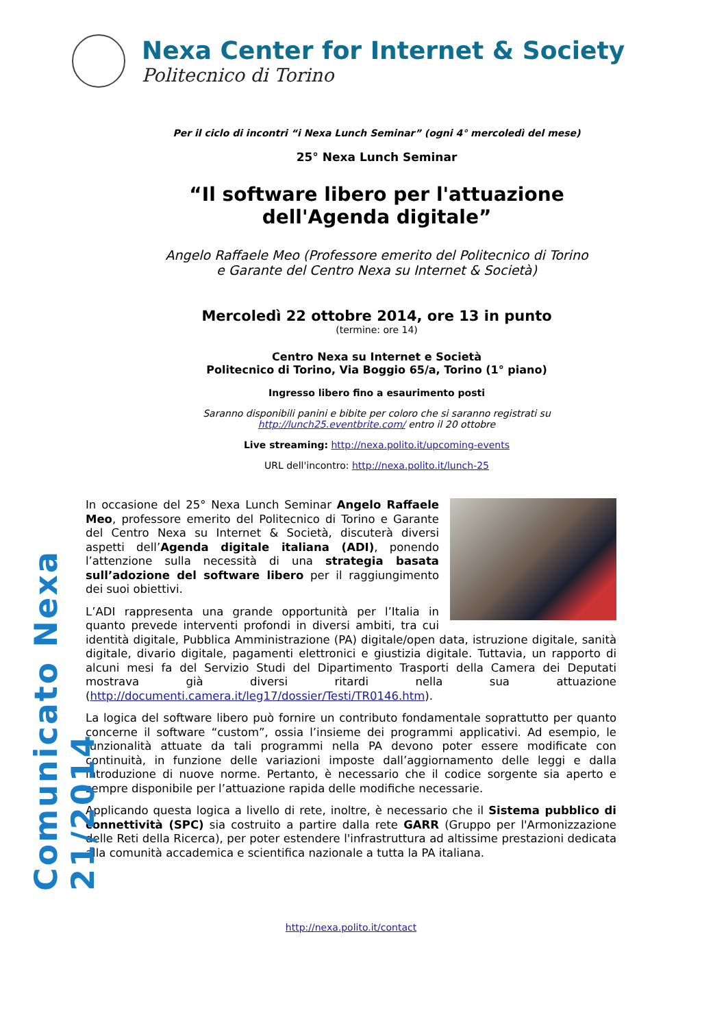Comunicato Nexa 21/2014
Nexa Center for Internet & Society
Politecnico di Torino
Per il ciclo di incontri “i Nexa Lunch Seminar” (ogni 4° mercoledì del mese)
25° Nexa Lunch Seminar
“Il software libero per l'attuazione
dell'Agenda digitale”
Angelo Raffaele Meo (Professore emerito del Politecnico di Torino
e Garante del Centro Nexa su Internet & Società)
Mercoledì 22 ottobre 2014, ore 13 in punto
(termine: ore 14)
Centro Nexa su Internet e Società
Politecnico di Torino, Via Boggio 65/a, Torino (1° piano)
Ingresso libero fino a esaurimento posti
Saranno disponibili panini e bibite per coloro che si saranno registrati su
http://lunch25.eventbrite.com/ entro il 20 ottobre
Live streaming: http://nexa.polito.it/upcoming-events
URL dell'incontro: http://nexa.polito.it/lunch-25
In occasione del 25° Nexa Lunch Seminar Angelo Raffaele Meo, professore emerito del Politecnico di Torino e Garante del Centro Nexa su Internet & Società, discuterà diversi aspetti dell’Agenda digitale italiana (ADI), ponendo l’attenzione sulla necessità di una strategia basata sull’adozione del software libero per il raggiungimento dei suoi obiettivi.
L’ADI rappresenta una grande opportunità per l’Italia in quanto prevede interventi profondi in diversi ambiti, tra cui identità digitale, Pubblica Amministrazione (PA) digitale/open data, istruzione digitale, sanità digitale, divario digitale, pagamenti elettronici e giustizia digitale. Tuttavia, un rapporto di alcuni mesi fa del Servizio Studi del Dipartimento Trasporti della Camera dei Deputati mostrava già diversi ritardi nella sua attuazione (http://documenti.camera.it/leg17/dossier/Testi/TR0146.htm).
La logica del software libero può fornire un contributo fondamentale soprattutto per quanto concerne il software “custom”, ossia l’insieme dei programmi applicativi. Ad esempio, le funzionalità attuate da tali programmi nella PA devono poter essere modificate con continuità, in funzione delle variazioni imposte dall’aggiornamento delle leggi e dalla introduzione di nuove norme. Pertanto, è necessario che il codice sorgente sia aperto e sempre disponibile per l’attuazione rapida delle modifiche necessarie.
Applicando questa logica a livello di rete, inoltre, è necessario che il Sistema pubblico di connettività (SPC) sia costruito a partire dalla rete GARR (Gruppo per l'Armonizzazione delle Reti della Ricerca), per poter estendere l'infrastruttura ad altissime prestazioni dedicata alla comunità accademica e scientifica nazionale a tutta la PA italiana.
http://nexa.polito.it/contact